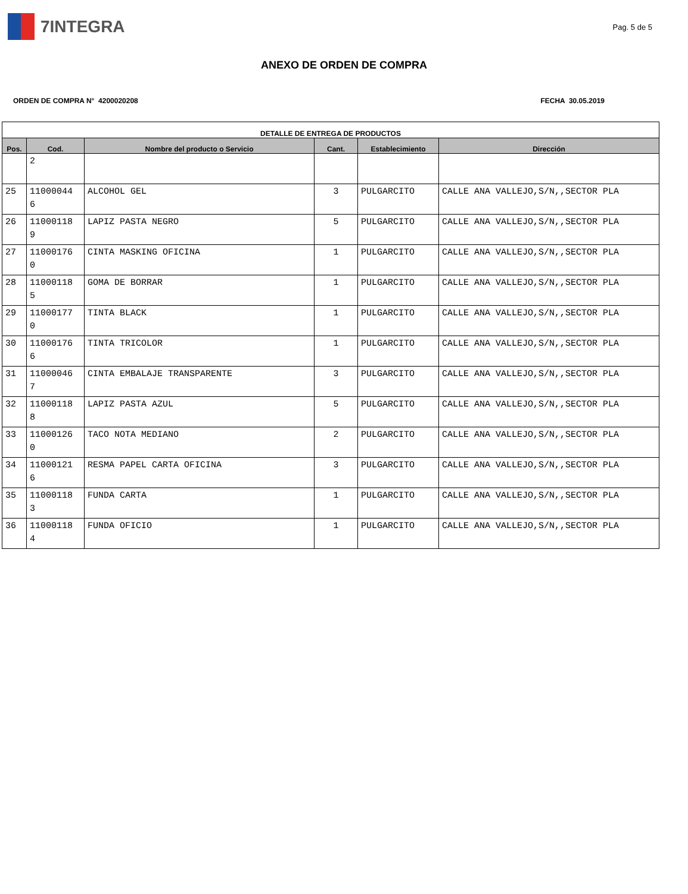7INTEGRA
Pag. 5 de 5
ANEXO DE ORDEN DE COMPRA
ORDEN DE COMPRA N° 4200020208 FECHA 30.05.2019
| DETALLE DE ENTREGA DE PRODUCTOS | | | | | |
| --- | --- | --- | --- | --- | --- |
| Pos. | Cod. | Nombre del producto o Servicio | Cant. | Establecimiento | Dirección |
| | 2 | | | | |
| 25 | 11000044 6 | ALCOHOL GEL | 3 | PULGARCITO | CALLE ANA VALLEJO,S/N,,SECTOR PLA |
| 26 | 11000118 9 | LAPIZ PASTA NEGRO | 5 | PULGARCITO | CALLE ANA VALLEJO,S/N,,SECTOR PLA |
| 27 | 11000176 0 | CINTA MASKING OFICINA | 1 | PULGARCITO | CALLE ANA VALLEJO,S/N,,SECTOR PLA |
| 28 | 11000118 5 | GOMA DE BORRAR | 1 | PULGARCITO | CALLE ANA VALLEJO,S/N,,SECTOR PLA |
| 29 | 11000177 0 | TINTA BLACK | 1 | PULGARCITO | CALLE ANA VALLEJO,S/N,,SECTOR PLA |
| 30 | 11000176 6 | TINTA TRICOLOR | 1 | PULGARCITO | CALLE ANA VALLEJO,S/N,,SECTOR PLA |
| 31 | 11000046 7 | CINTA EMBALAJE TRANSPARENTE | 3 | PULGARCITO | CALLE ANA VALLEJO,S/N,,SECTOR PLA |
| 32 | 11000118 8 | LAPIZ PASTA AZUL | 5 | PULGARCITO | CALLE ANA VALLEJO,S/N,,SECTOR PLA |
| 33 | 11000126 0 | TACO NOTA MEDIANO | 2 | PULGARCITO | CALLE ANA VALLEJO,S/N,,SECTOR PLA |
| 34 | 11000121 6 | RESMA PAPEL CARTA OFICINA | 3 | PULGARCITO | CALLE ANA VALLEJO,S/N,,SECTOR PLA |
| 35 | 11000118 3 | FUNDA CARTA | 1 | PULGARCITO | CALLE ANA VALLEJO,S/N,,SECTOR PLA |
| 36 | 11000118 4 | FUNDA OFICIO | 1 | PULGARCITO | CALLE ANA VALLEJO,S/N,,SECTOR PLA |